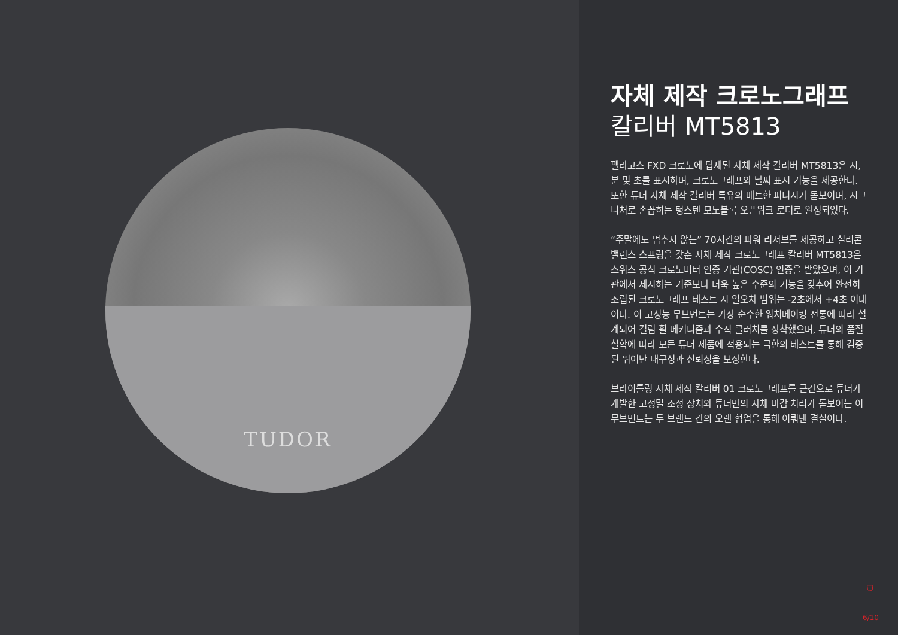TUDOR
자체 제작 크로노그래프
칼리버 MT5813
펠라고스 FXD 크로노에 탑재된 자체 제작 칼리버 MT5813은 시, 분 및 초를 표시하며, 크로노그래프와 날짜 표시 기능을 제공한다. 또한 튜더 자체 제작 칼리버 특유의 매트한 피니시가 돋보이며, 시그니처로 손꼽히는 텅스텐 모노블록 오픈워크 로터로 완성되었다.
“주말에도 멈추지 않는” 70시간의 파워 리저브를 제공하고 실리콘 밸런스 스프링을 갖춘 자체 제작 크로노그래프 칼리버 MT5813은 스위스 공식 크로노미터 인증 기관(COSC) 인증을 받았으며, 이 기관에서 제시하는 기준보다 더욱 높은 수준의 기능을 갖추어 완전히 조립된 크로노그래프 테스트 시 일오차 범위는 -2초에서 +4초 이내이다. 이 고성능 무브먼트는 가장 순수한 워치메이킹 전통에 따라 설계되어 컬럼 휠 메커니즘과 수직 클러치를 장착했으며, 튜더의 품질 철학에 따라 모든 튜더 제품에 적용되는 극한의 테스트를 통해 검증된 뛰어난 내구성과 신뢰성을 보장한다.
브라이틀링 자체 제작 칼리버 01 크로노그래프를 근간으로 튜더가 개발한 고정밀 조정 장치와 튜더만의 자체 마감 처리가 돋보이는 이 무브먼트는 두 브랜드 간의 오랜 협업을 통해 이뤄낸 결실이다.
⛉
6/10